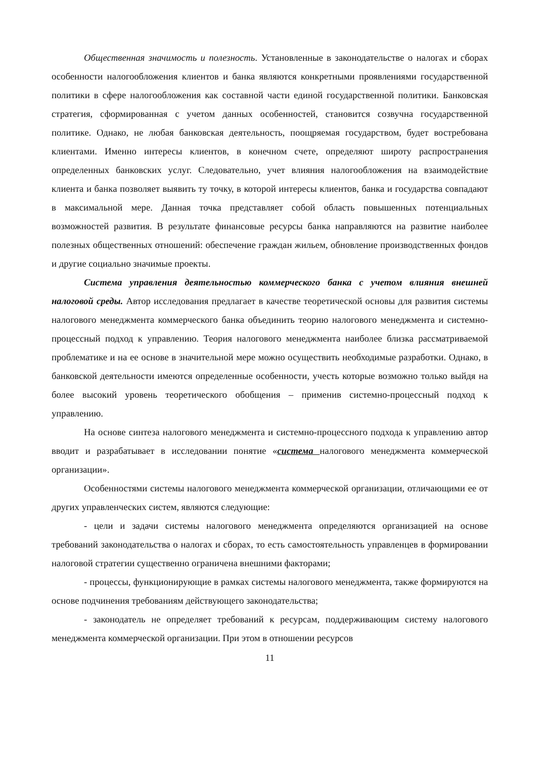Общественная значимость и полезность. Установленные в законодательстве о налогах и сборах особенности налогообложения клиентов и банка являются конкретными проявлениями государственной политики в сфере налогообложения как составной части единой государственной политики. Банковская стратегия, сформированная с учетом данных особенностей, становится созвучна государственной политике. Однако, не любая банковская деятельность, поощряемая государством, будет востребована клиентами. Именно интересы клиентов, в конечном счете, определяют широту распространения определенных банковских услуг. Следовательно, учет влияния налогообложения на взаимодействие клиента и банка позволяет выявить ту точку, в которой интересы клиентов, банка и государства совпадают в максимальной мере. Данная точка представляет собой область повышенных потенциальных возможностей развития. В результате финансовые ресурсы банка направляются на развитие наиболее полезных общественных отношений: обеспечение граждан жильем, обновление производственных фондов и другие социально значимые проекты.
Система управления деятельностью коммерческого банка с учетом влияния внешней налоговой среды. Автор исследования предлагает в качестве теоретической основы для развития системы налогового менеджмента коммерческого банка объединить теорию налогового менеджмента и системно-процессный подход к управлению. Теория налогового менеджмента наиболее близка рассматриваемой проблематике и на ее основе в значительной мере можно осуществить необходимые разработки. Однако, в банковской деятельности имеются определенные особенности, учесть которые возможно только выйдя на более высокий уровень теоретического обобщения – применив системно-процессный подход к управлению.
На основе синтеза налогового менеджмента и системно-процессного подхода к управлению автор вводит и разрабатывает в исследовании понятие «система налогового менеджмента коммерческой организации».
Особенностями системы налогового менеджмента коммерческой организации, отличающими ее от других управленческих систем, являются следующие:
- цели и задачи системы налогового менеджмента определяются организацией на основе требований законодательства о налогах и сборах, то есть самостоятельность управленцев в формировании налоговой стратегии существенно ограничена внешними факторами;
- процессы, функционирующие в рамках системы налогового менеджмента, также формируются на основе подчинения требованиям действующего законодательства;
- законодатель не определяет требований к ресурсам, поддерживающим систему налогового менеджмента коммерческой организации. При этом в отношении ресурсов
11